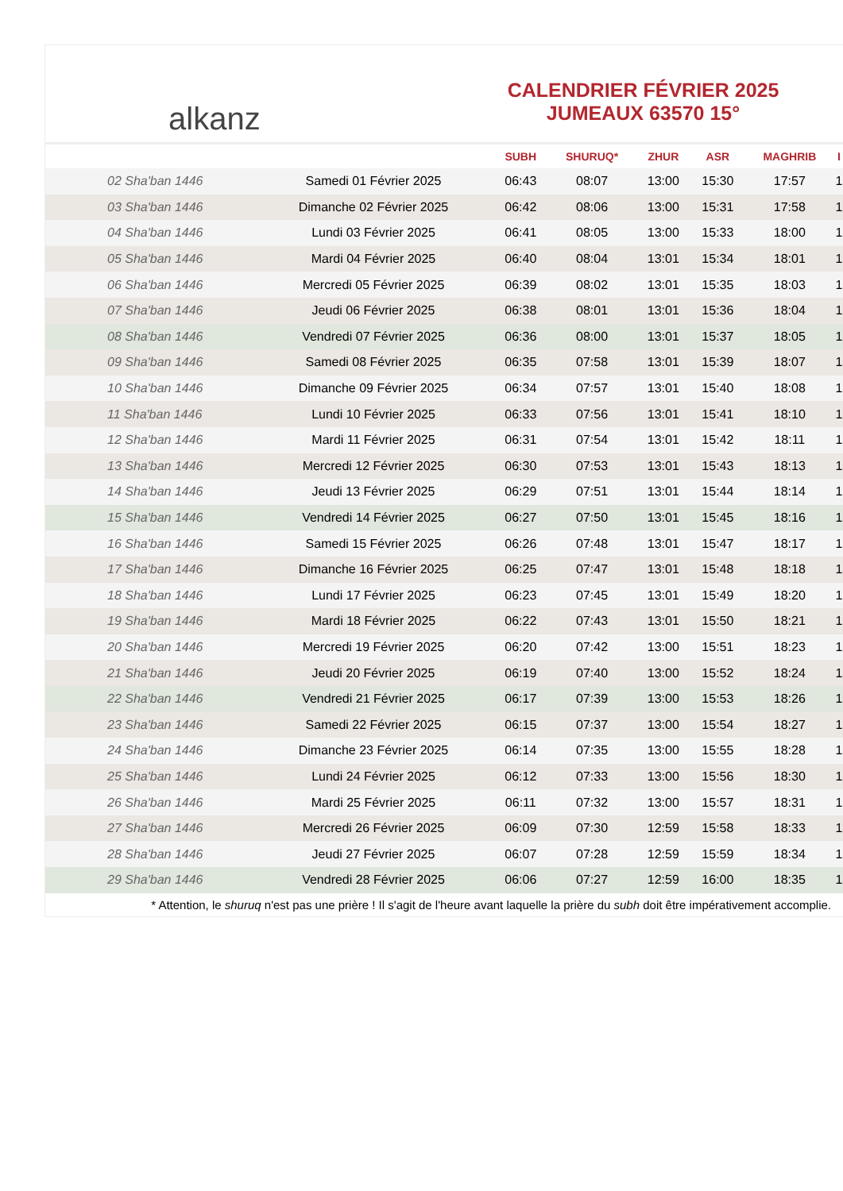alkanz
CALENDRIER FÉVRIER 2025
JUMEAUX 63570 15°
| | | SUBH | SHURUQ* | ZHUR | ASR | MAGHRIB | I |
| --- | --- | --- | --- | --- | --- | --- | --- |
| 02 Sha'ban 1446 | Samedi 01 Février 2025 | 06:43 | 08:07 | 13:00 | 15:30 | 17:57 | 1 |
| 03 Sha'ban 1446 | Dimanche 02 Février 2025 | 06:42 | 08:06 | 13:00 | 15:31 | 17:58 | 1 |
| 04 Sha'ban 1446 | Lundi 03 Février 2025 | 06:41 | 08:05 | 13:00 | 15:33 | 18:00 | 1 |
| 05 Sha'ban 1446 | Mardi 04 Février 2025 | 06:40 | 08:04 | 13:01 | 15:34 | 18:01 | 1 |
| 06 Sha'ban 1446 | Mercredi 05 Février 2025 | 06:39 | 08:02 | 13:01 | 15:35 | 18:03 | 1 |
| 07 Sha'ban 1446 | Jeudi 06 Février 2025 | 06:38 | 08:01 | 13:01 | 15:36 | 18:04 | 1 |
| 08 Sha'ban 1446 | Vendredi 07 Février 2025 | 06:36 | 08:00 | 13:01 | 15:37 | 18:05 | 1 |
| 09 Sha'ban 1446 | Samedi 08 Février 2025 | 06:35 | 07:58 | 13:01 | 15:39 | 18:07 | 1 |
| 10 Sha'ban 1446 | Dimanche 09 Février 2025 | 06:34 | 07:57 | 13:01 | 15:40 | 18:08 | 1 |
| 11 Sha'ban 1446 | Lundi 10 Février 2025 | 06:33 | 07:56 | 13:01 | 15:41 | 18:10 | 1 |
| 12 Sha'ban 1446 | Mardi 11 Février 2025 | 06:31 | 07:54 | 13:01 | 15:42 | 18:11 | 1 |
| 13 Sha'ban 1446 | Mercredi 12 Février 2025 | 06:30 | 07:53 | 13:01 | 15:43 | 18:13 | 1 |
| 14 Sha'ban 1446 | Jeudi 13 Février 2025 | 06:29 | 07:51 | 13:01 | 15:44 | 18:14 | 1 |
| 15 Sha'ban 1446 | Vendredi 14 Février 2025 | 06:27 | 07:50 | 13:01 | 15:45 | 18:16 | 1 |
| 16 Sha'ban 1446 | Samedi 15 Février 2025 | 06:26 | 07:48 | 13:01 | 15:47 | 18:17 | 1 |
| 17 Sha'ban 1446 | Dimanche 16 Février 2025 | 06:25 | 07:47 | 13:01 | 15:48 | 18:18 | 1 |
| 18 Sha'ban 1446 | Lundi 17 Février 2025 | 06:23 | 07:45 | 13:01 | 15:49 | 18:20 | 1 |
| 19 Sha'ban 1446 | Mardi 18 Février 2025 | 06:22 | 07:43 | 13:01 | 15:50 | 18:21 | 1 |
| 20 Sha'ban 1446 | Mercredi 19 Février 2025 | 06:20 | 07:42 | 13:00 | 15:51 | 18:23 | 1 |
| 21 Sha'ban 1446 | Jeudi 20 Février 2025 | 06:19 | 07:40 | 13:00 | 15:52 | 18:24 | 1 |
| 22 Sha'ban 1446 | Vendredi 21 Février 2025 | 06:17 | 07:39 | 13:00 | 15:53 | 18:26 | 1 |
| 23 Sha'ban 1446 | Samedi 22 Février 2025 | 06:15 | 07:37 | 13:00 | 15:54 | 18:27 | 1 |
| 24 Sha'ban 1446 | Dimanche 23 Février 2025 | 06:14 | 07:35 | 13:00 | 15:55 | 18:28 | 1 |
| 25 Sha'ban 1446 | Lundi 24 Février 2025 | 06:12 | 07:33 | 13:00 | 15:56 | 18:30 | 1 |
| 26 Sha'ban 1446 | Mardi 25 Février 2025 | 06:11 | 07:32 | 13:00 | 15:57 | 18:31 | 1 |
| 27 Sha'ban 1446 | Mercredi 26 Février 2025 | 06:09 | 07:30 | 12:59 | 15:58 | 18:33 | 1 |
| 28 Sha'ban 1446 | Jeudi 27 Février 2025 | 06:07 | 07:28 | 12:59 | 15:59 | 18:34 | 1 |
| 29 Sha'ban 1446 | Vendredi 28 Février 2025 | 06:06 | 07:27 | 12:59 | 16:00 | 18:35 | 1 |
* Attention, le shuruq n'est pas une prière ! Il s'agit de l'heure avant laquelle la prière du subh doit être impérativement accomplie.